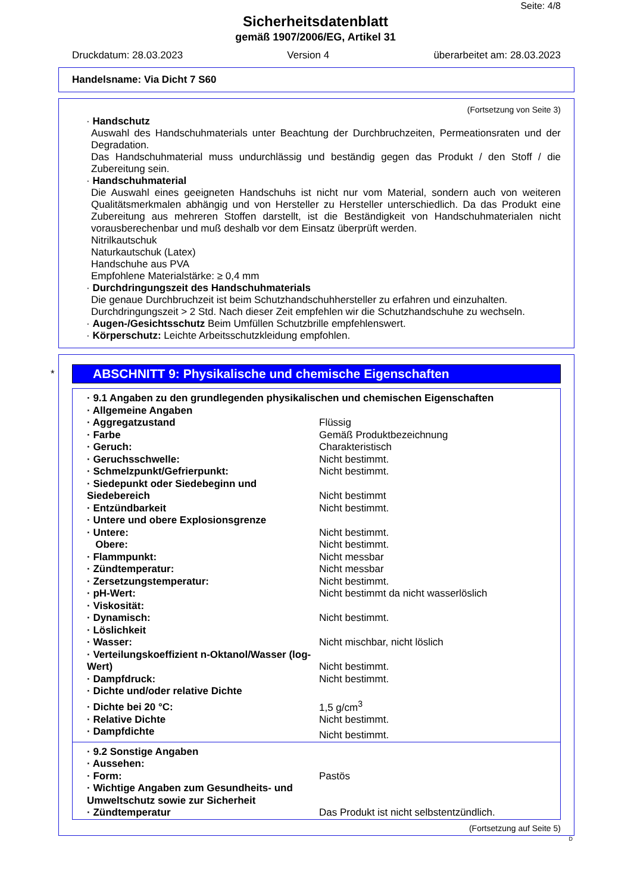Seite: 4/8
Sicherheitsdatenblatt
gemäß 1907/2006/EG, Artikel 31
Druckdatum: 28.03.2023 Version 4 überarbeitet am: 28.03.2023
Handelsname: Via Dicht 7 S60
(Fortsetzung von Seite 3)
· Handschutz
Auswahl des Handschuhmaterials unter Beachtung der Durchbruchzeiten, Permeationsraten und der Degradation.
Das Handschuhmaterial muss undurchlässig und beständig gegen das Produkt / den Stoff / die Zubereitung sein.
· Handschuhmaterial
Die Auswahl eines geeigneten Handschuhs ist nicht nur vom Material, sondern auch von weiteren Qualitätsmerkmalen abhängig und von Hersteller zu Hersteller unterschiedlich. Da das Produkt eine Zubereitung aus mehreren Stoffen darstellt, ist die Beständigkeit von Handschuhmaterialen nicht vorausberechenbar und muß deshalb vor dem Einsatz überprüft werden.
Nitrilkautschuk
Naturkautschuk (Latex)
Handschuhe aus PVA
Empfohlene Materialstärke: ≥ 0,4 mm
· Durchdringungszeit des Handschuhmaterials
Die genaue Durchbruchzeit ist beim Schutzhandschuhhersteller zu erfahren und einzuhalten.
Durchdringungszeit > 2 Std. Nach dieser Zeit empfehlen wir die Schutzhandschuhe zu wechseln.
· Augen-/Gesichtsschutz Beim Umfüllen Schutzbrille empfehlenswert.
· Körperschutz: Leichte Arbeitsschutzkleidung empfohlen.
*
ABSCHNITT 9: Physikalische und chemische Eigenschaften
| · 9.1 Angaben zu den grundlegenden physikalischen und chemischen Eigenschaften | |
| · Allgemeine Angaben | |
| · Aggregatzustand | Flüssig |
| · Farbe | Gemäß Produktbezeichnung |
| · Geruch: | Charakteristisch |
| · Geruchsschwelle: | Nicht bestimmt. |
| · Schmelzpunkt/Gefrierpunkt: | Nicht bestimmt. |
| · Siedepunkt oder Siedebeginn und Siedebereich | Nicht bestimmt |
| · Entzündbarkeit | Nicht bestimmt. |
| · Untere und obere Explosionsgrenze | |
| · Untere: | Nicht bestimmt. |
| Obere: | Nicht bestimmt. |
| · Flammpunkt: | Nicht messbar |
| · Zündtemperatur: | Nicht messbar |
| · Zersetzungstemperatur: | Nicht bestimmt. |
| · pH-Wert: | Nicht bestimmt da nicht wasserlöslich |
| · Viskosität: | |
| · Dynamisch: | Nicht bestimmt. |
| · Löslichkeit | |
| · Wasser: | Nicht mischbar, nicht löslich |
| · Verteilungskoeffizient n-Oktanol/Wasser (log-Wert) | Nicht bestimmt. |
| · Dampfdruck: | Nicht bestimmt. |
| · Dichte und/oder relative Dichte | |
| · Dichte bei 20 °C: | 1,5 g/cm<sup>3</sup> |
| · Relative Dichte | Nicht bestimmt. |
| · Dampfdichte | Nicht bestimmt. |
| · 9.2 Sonstige Angaben | |
| · Aussehen: | |
| · Form: | Pastös |
| · Wichtige Angaben zum Gesundheits- und Umweltschutz sowie zur Sicherheit | |
| · Zündtemperatur | Das Produkt ist nicht selbstentzündlich. |
(Fortsetzung auf Seite 5)
D